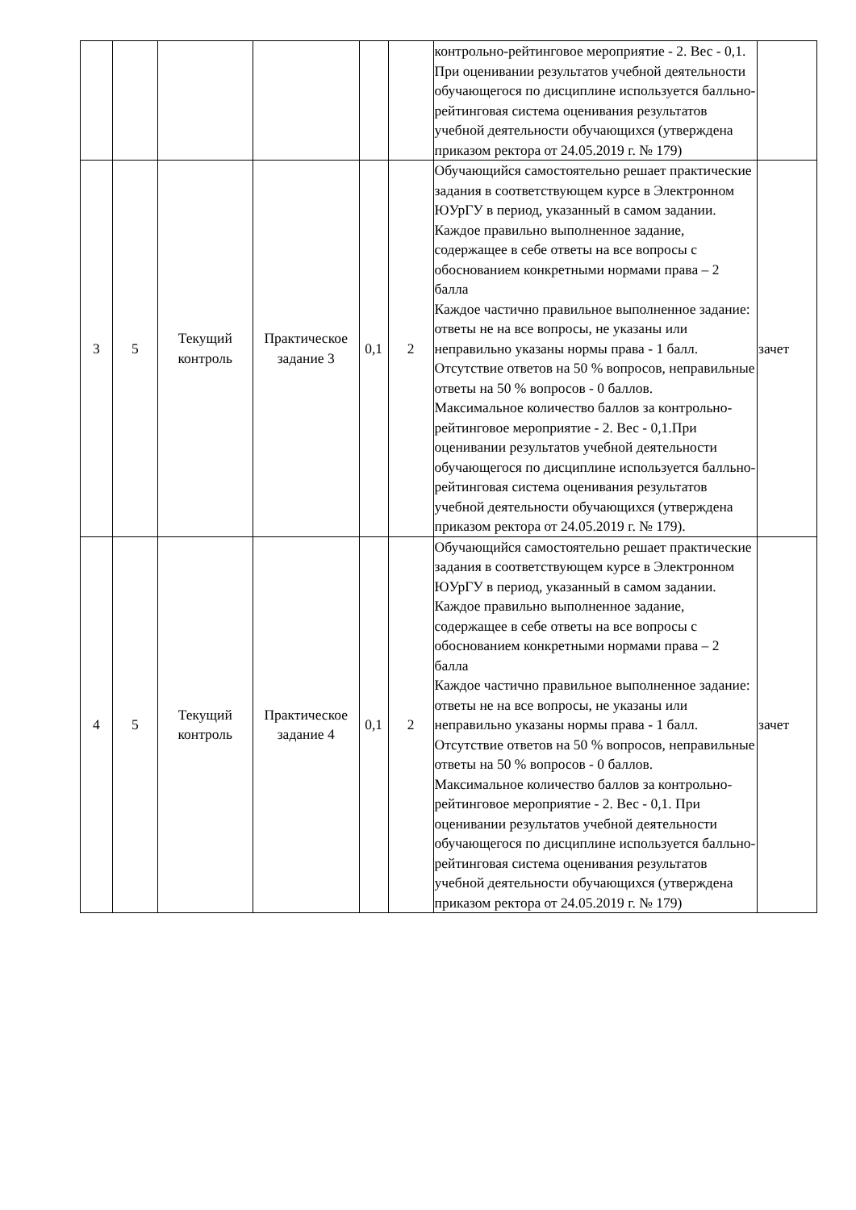| | | | | | | контрольно-рейтинговое мероприятие - 2. Вес - 0,1. При оценивании результатов учебной деятельности обучающегося по дисциплине используется балльно-рейтинговая система оценивания результатов учебной деятельности обучающихся (утверждена приказом ректора от 24.05.2019 г. № 179) | |
| 3 | 5 | Текущий контроль | Практическое задание 3 | 0,1 | 2 | Обучающийся самостоятельно решает практические задания в соответствующем курсе в Электронном ЮУрГУ в период, указанный в самом задании. Каждое правильно выполненное задание, содержащее в себе ответы на все вопросы с обоснованием конкретными нормами права – 2 балла Каждое частично правильное выполненное задание: ответы не на все вопросы, не указаны или неправильно указаны нормы права - 1 балл. Отсутствие ответов на 50 % вопросов, неправильные ответы на 50 % вопросов - 0 баллов. Максимальное количество баллов за контрольно-рейтинговое мероприятие - 2. Вес - 0,1.При оценивании результатов учебной деятельности обучающегося по дисциплине используется балльно-рейтинговая система оценивания результатов учебной деятельности обучающихся (утверждена приказом ректора от 24.05.2019 г. № 179). | зачет |
| 4 | 5 | Текущий контроль | Практическое задание 4 | 0,1 | 2 | Обучающийся самостоятельно решает практические задания в соответствующем курсе в Электронном ЮУрГУ в период, указанный в самом задании. Каждое правильно выполненное задание, содержащее в себе ответы на все вопросы с обоснованием конкретными нормами права – 2 балла Каждое частично правильное выполненное задание: ответы не на все вопросы, не указаны или неправильно указаны нормы права - 1 балл. Отсутствие ответов на 50 % вопросов, неправильные ответы на 50 % вопросов - 0 баллов. Максимальное количество баллов за контрольно-рейтинговое мероприятие - 2. Вес - 0,1. При оценивании результатов учебной деятельности обучающегося по дисциплине используется балльно-рейтинговая система оценивания результатов учебной деятельности обучающихся (утверждена приказом ректора от 24.05.2019 г. № 179) | зачет |